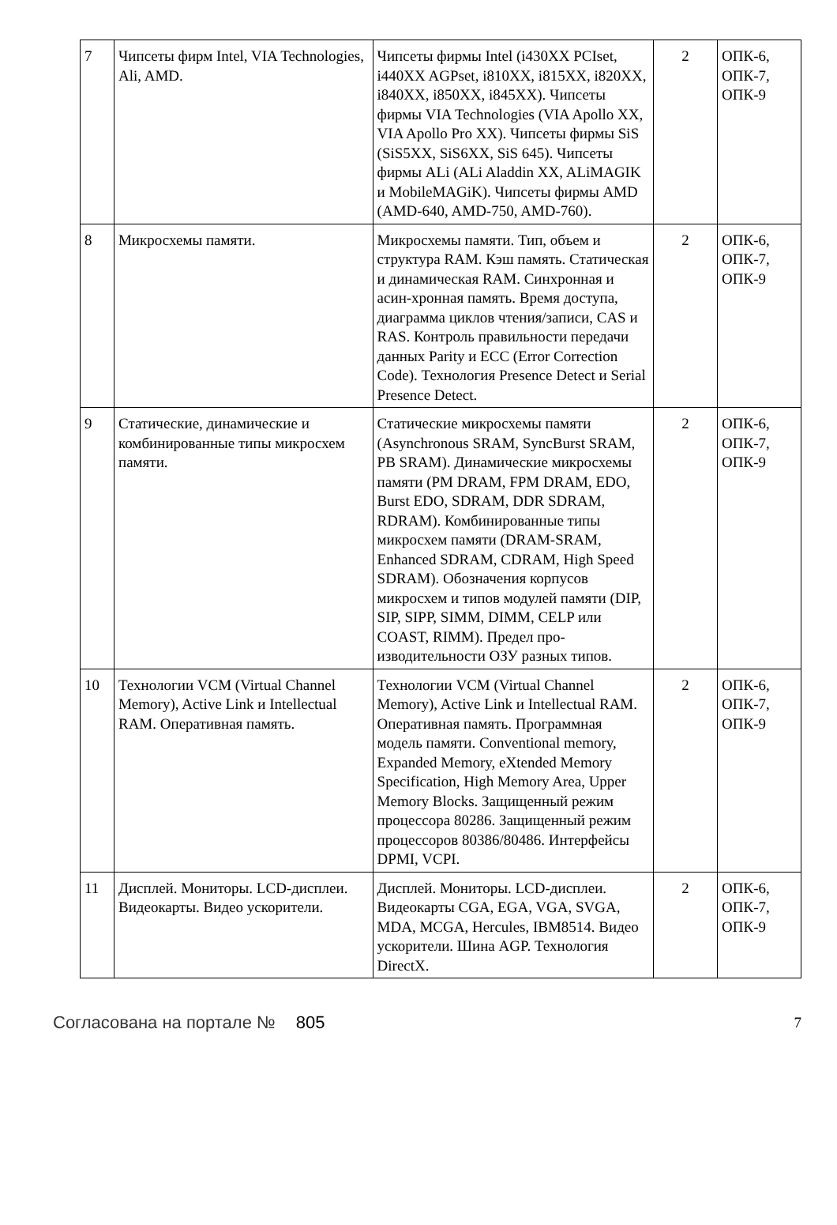| 7 | Чипсеты фирм Intel, VIA Technologies, Ali, AMD. | Чипсеты фирмы Intel (i430XX PCIset, i440XX AGPset, i810XX, i815XX, i820XX, i840XX, i850XX, i845XX). Чипсеты фирмы VIA Technologies (VIA Apollo XX, VIA Apollo Pro XX). Чипсеты фирмы SiS (SiS5XX, SiS6XX, SiS 645). Чипсеты фирмы ALi (ALi Aladdin XX, ALiMAGIK и MobileMAGiK). Чипсеты фирмы AMD (AMD-640, AMD-750, AMD-760). | 2 | ОПК-6, ОПК-7, ОПК-9 |
| 8 | Микросхемы памяти. | Микросхемы памяти. Тип, объем и структура RAM. Кэш память. Статическая и динамическая RAM. Синхронная и асин-хронная память. Время доступа, диаграмма циклов чтения/записи, CAS и RAS. Контроль правильности передачи данных Parity и ECC (Error Correction Code). Технология Presence Detect и Serial Presence Detect. | 2 | ОПК-6, ОПК-7, ОПК-9 |
| 9 | Статические, динамические и комбинированные типы микросхем памяти. | Статические микросхемы памяти (Asynchronous SRAM, SyncBurst SRAM, PB SRAM). Динамические микросхемы памяти (PM DRAM, FPM DRAM, EDO, Burst EDO, SDRAM, DDR SDRAM, RDRAM). Комбинированные типы микросхем памяти (DRAM-SRAM, Enhanced SDRAM, CDRAM, High Speed SDRAM). Обозначения корпусов микросхем и типов модулей памяти (DIP, SIP, SIPP, SIMM, DIMM, CELP или COAST, RIMM). Предел про-изводительности ОЗУ разных типов. | 2 | ОПК-6, ОПК-7, ОПК-9 |
| 10 | Технологии VCM (Virtual Channel Memory), Active Link и Intellectual RAM. Оперативная память. | Технологии VCM (Virtual Channel Memory), Active Link и Intellectual RAM. Оперативная память. Программная модель памяти. Conventional memory, Expanded Memory, eXtended Memory Specification, High Memory Area, Upper Memory Blocks. Защищенный режим процессора 80286. Защищенный режим процессоров 80386/80486. Интерфейсы DPMI, VCPI. | 2 | ОПК-6, ОПК-7, ОПК-9 |
| 11 | Дисплей. Мониторы. LCD-дисплеи. Видеокарты. Видео ускорители. | Дисплей. Мониторы. LCD-дисплеи. Видеокарты CGA, EGA, VGA, SVGA, MDA, MCGA, Hercules, IBM8514. Видео ускорители. Шина AGP. Технология DirectX. | 2 | ОПК-6, ОПК-7, ОПК-9 |
Согласована на портале № 805 7